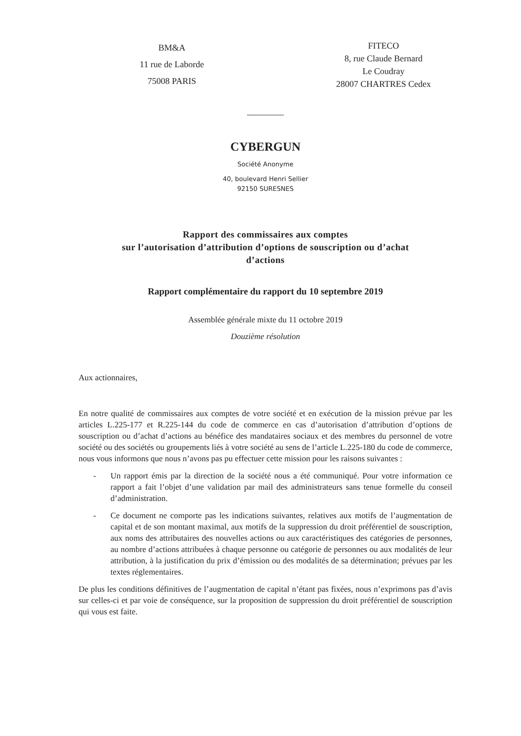BM&A
11 rue de Laborde
75008 PARIS
FITECO
8, rue Claude Bernard
Le Coudray
28007 CHARTRES Cedex
CYBERGUN
Société Anonyme
40, boulevard Henri Sellier
92150 SURESNES
Rapport des commissaires aux comptes
sur l’autorisation d’attribution d’options de souscription ou d’achat
d’actions
Rapport complémentaire du rapport du 10 septembre 2019
Assemblée générale mixte du 11 octobre 2019
Douzième résolution
Aux actionnaires,
En notre qualité de commissaires aux comptes de votre société et en exécution de la mission prévue par les articles L.225-177 et R.225-144 du code de commerce en cas d’autorisation d’attribution d’options de souscription ou d’achat d’actions au bénéfice des mandataires sociaux et des membres du personnel de votre société ou des sociétés ou groupements liés à votre société au sens de l’article L.225-180 du code de commerce, nous vous informons que nous n’avons pas pu effectuer cette mission pour les raisons suivantes :
- Un rapport émis par la direction de la société nous a été communiqué. Pour votre information ce rapport a fait l’objet d’une validation par mail des administrateurs sans tenue formelle du conseil d’administration.
- Ce document ne comporte pas les indications suivantes, relatives aux motifs de l’augmentation de capital et de son montant maximal, aux motifs de la suppression du droit préférentiel de souscription, aux noms des attributaires des nouvelles actions ou aux caractéristiques des catégories de personnes, au nombre d’actions attribuées à chaque personne ou catégorie de personnes ou aux modalités de leur attribution, à la justification du prix d’émission ou des modalités de sa détermination; prévues par les textes réglementaires.
De plus les conditions définitives de l’augmentation de capital n’étant pas fixées, nous n’exprimons pas d’avis sur celles-ci et par voie de conséquence, sur la proposition de suppression du droit préférentiel de souscription qui vous est faite.